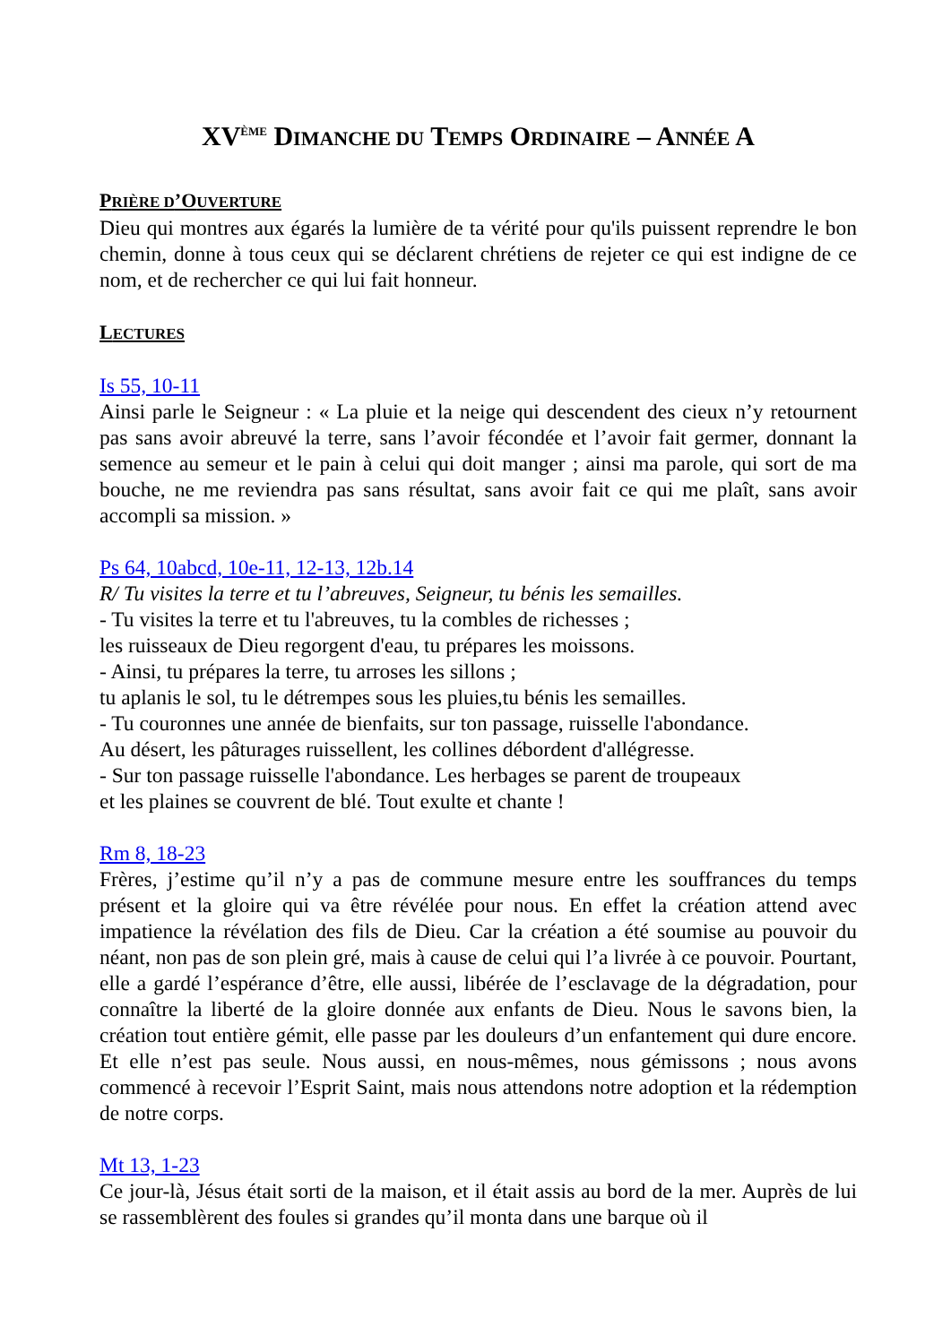XV<sup>ÈME</sup> DIMANCHE DU TEMPS ORDINAIRE – ANNÉE A
PRIÈRE D’OUVERTURE
Dieu qui montres aux égarés la lumière de ta vérité pour qu'ils puissent reprendre le bon chemin, donne à tous ceux qui se déclarent chrétiens de rejeter ce qui est indigne de ce nom, et de rechercher ce qui lui fait honneur.
LECTURES
Is 55, 10-11
Ainsi parle le Seigneur : « La pluie et la neige qui descendent des cieux n’y retournent pas sans avoir abreuvé la terre, sans l’avoir fécondée et l’avoir fait germer, donnant la semence au semeur et le pain à celui qui doit manger ; ainsi ma parole, qui sort de ma bouche, ne me reviendra pas sans résultat, sans avoir fait ce qui me plaît, sans avoir accompli sa mission. »
Ps 64, 10abcd, 10e-11, 12-13, 12b.14
R/ Tu visites la terre et tu l’abreuves, Seigneur, tu bénis les semailles.
- Tu visites la terre et tu l'abreuves, tu la combles de richesses ;
les ruisseaux de Dieu regorgent d'eau, tu prépares les moissons.
- Ainsi, tu prépares la terre, tu arroses les sillons ;
tu aplanis le sol, tu le détrempes sous les pluies,tu bénis les semailles.
- Tu couronnes une année de bienfaits, sur ton passage, ruisselle l'abondance.
Au désert, les pâturages ruissellent, les collines débordent d'allégresse.
- Sur ton passage ruisselle l'abondance. Les herbages se parent de troupeaux
et les plaines se couvrent de blé. Tout exulte et chante !
Rm 8, 18-23
Frères, j’estime qu’il n’y a pas de commune mesure entre les souffrances du temps présent et la gloire qui va être révélée pour nous. En effet la création attend avec impatience la révélation des fils de Dieu. Car la création a été soumise au pouvoir du néant, non pas de son plein gré, mais à cause de celui qui l’a livrée à ce pouvoir. Pourtant, elle a gardé l’espérance d’être, elle aussi, libérée de l’esclavage de la dégradation, pour connaître la liberté de la gloire donnée aux enfants de Dieu. Nous le savons bien, la création tout entière gémit, elle passe par les douleurs d’un enfantement qui dure encore. Et elle n’est pas seule. Nous aussi, en nous-mêmes, nous gémissons ; nous avons commencé à recevoir l’Esprit Saint, mais nous attendons notre adoption et la rédemption de notre corps.
Mt 13, 1-23
Ce jour-là, Jésus était sorti de la maison, et il était assis au bord de la mer. Auprès de lui se rassemblèrent des foules si grandes qu’il monta dans une barque où il